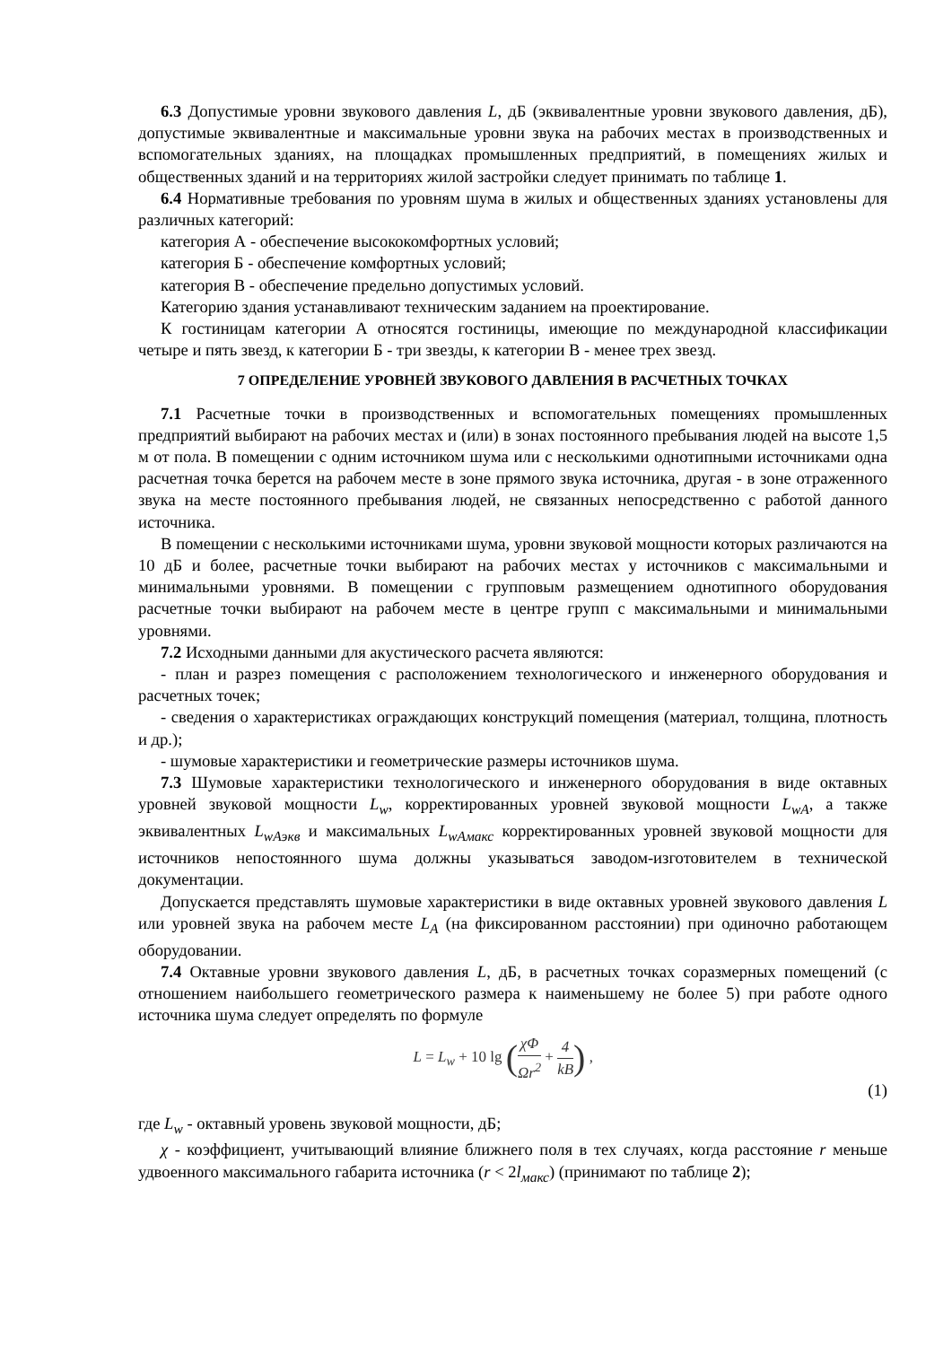6.3 Допустимые уровни звукового давления L, дБ (эквивалентные уровни звукового давления, дБ), допустимые эквивалентные и максимальные уровни звука на рабочих местах в производственных и вспомогательных зданиях, на площадках промышленных предприятий, в помещениях жилых и общественных зданий и на территориях жилой застройки следует принимать по таблице 1.
6.4 Нормативные требования по уровням шума в жилых и общественных зданиях установлены для различных категорий:
категория А - обеспечение высококомфортных условий;
категория Б - обеспечение комфортных условий;
категория В - обеспечение предельно допустимых условий.
Категорию здания устанавливают техническим заданием на проектирование.
К гостиницам категории А относятся гостиницы, имеющие по международной классификации четыре и пять звезд, к категории Б - три звезды, к категории В - менее трех звезд.
7 ОПРЕДЕЛЕНИЕ УРОВНЕЙ ЗВУКОВОГО ДАВЛЕНИЯ В РАСЧЕТНЫХ ТОЧКАХ
7.1 Расчетные точки в производственных и вспомогательных помещениях промышленных предприятий выбирают на рабочих местах и (или) в зонах постоянного пребывания людей на высоте 1,5 м от пола. В помещении с одним источником шума или с несколькими однотипными источниками одна расчетная точка берется на рабочем месте в зоне прямого звука источника, другая - в зоне отраженного звука на месте постоянного пребывания людей, не связанных непосредственно с работой данного источника.
В помещении с несколькими источниками шума, уровни звуковой мощности которых различаются на 10 дБ и более, расчетные точки выбирают на рабочих местах у источников с максимальными и минимальными уровнями. В помещении с групповым размещением однотипного оборудования расчетные точки выбирают на рабочем месте в центре групп с максимальными и минимальными уровнями.
7.2 Исходными данными для акустического расчета являются:
- план и разрез помещения с расположением технологического и инженерного оборудования и расчетных точек;
- сведения о характеристиках ограждающих конструкций помещения (материал, толщина, плотность и др.);
- шумовые характеристики и геометрические размеры источников шума.
7.3 Шумовые характеристики технологического и инженерного оборудования в виде октавных уровней звуковой мощности L<sub>w</sub>, корректированных уровней звуковой мощности L<sub>wA</sub>, а также эквивалентных L<sub>wAэкв</sub> и максимальных L<sub>wAмакс</sub> корректированных уровней звуковой мощности для источников непостоянного шума должны указываться заводом-изготовителем в технической документации.
Допускается представлять шумовые характеристики в виде октавных уровней звукового давления L или уровней звука на рабочем месте L<sub>A</sub> (на фиксированном расстоянии) при одиночно работающем оборудовании.
7.4 Октавные уровни звукового давления L, дБ, в расчетных точках соразмерных помещений (с отношением наибольшего геометрического размера к наименьшему не более 5) при работе одного источника шума следует определять по формуле
L = L<sub>w</sub> + 10 lg (χΦ Ωr<sup>2</sup> + 4 kB) ,
(1)
где L<sub>w</sub> - октавный уровень звуковой мощности, дБ;
χ - коэффициент, учитывающий влияние ближнего поля в тех случаях, когда расстояние r меньше удвоенного максимального габарита источника (r < 2l<sub>макс</sub>) (принимают по таблице 2);